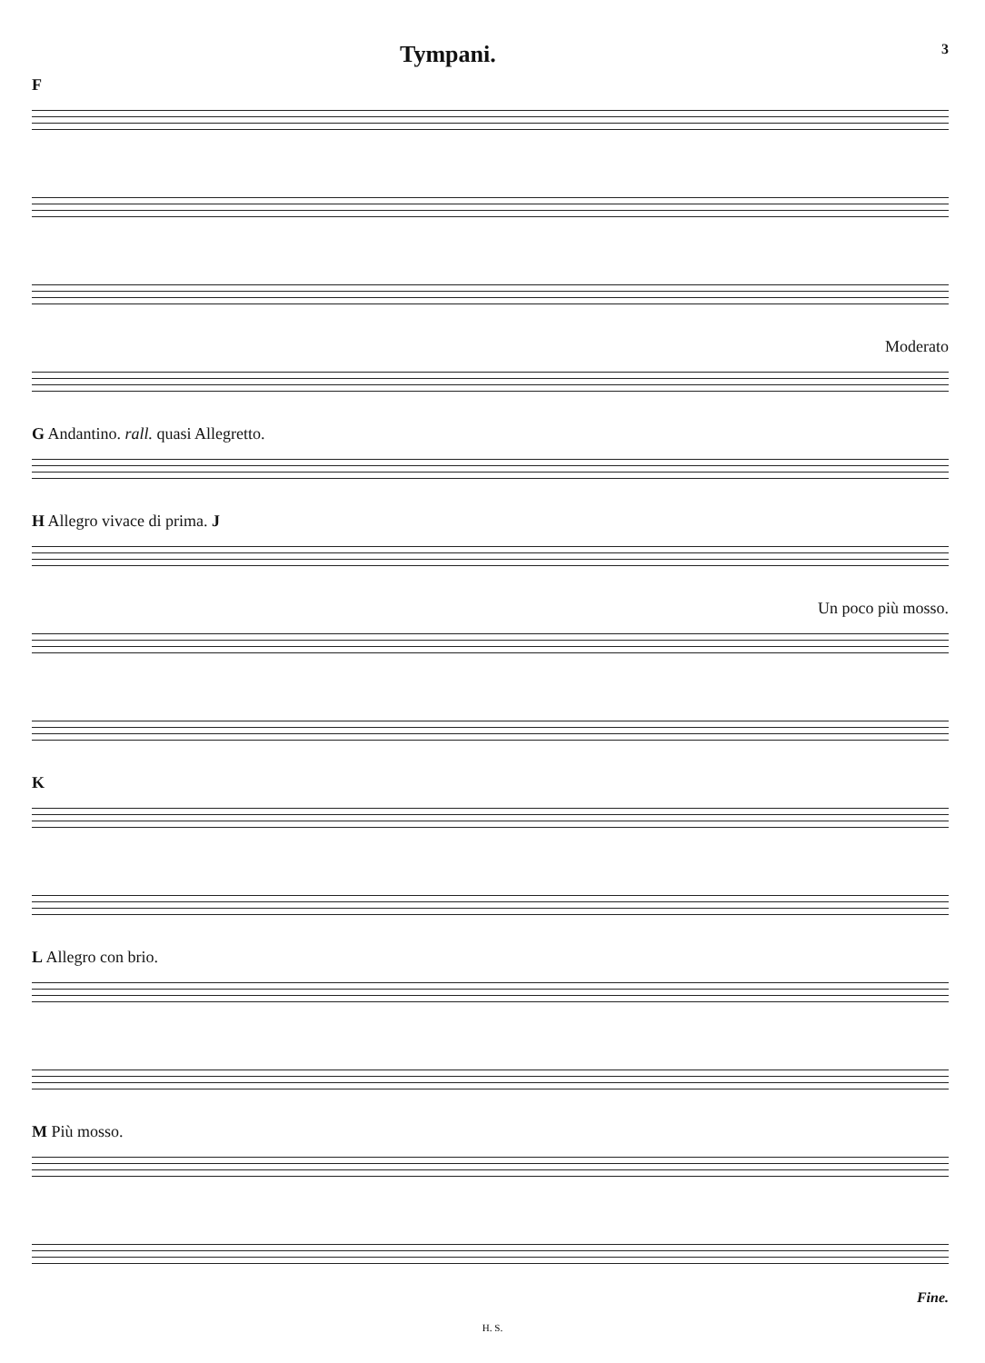Tympani. 3
F
Moderato
G Andantino. rall. quasi Allegretto.
H Allegro vivace di prima. J
Un poco più mosso.
K
L Allegro con brio.
M Più mosso.
Fine.
H. S.